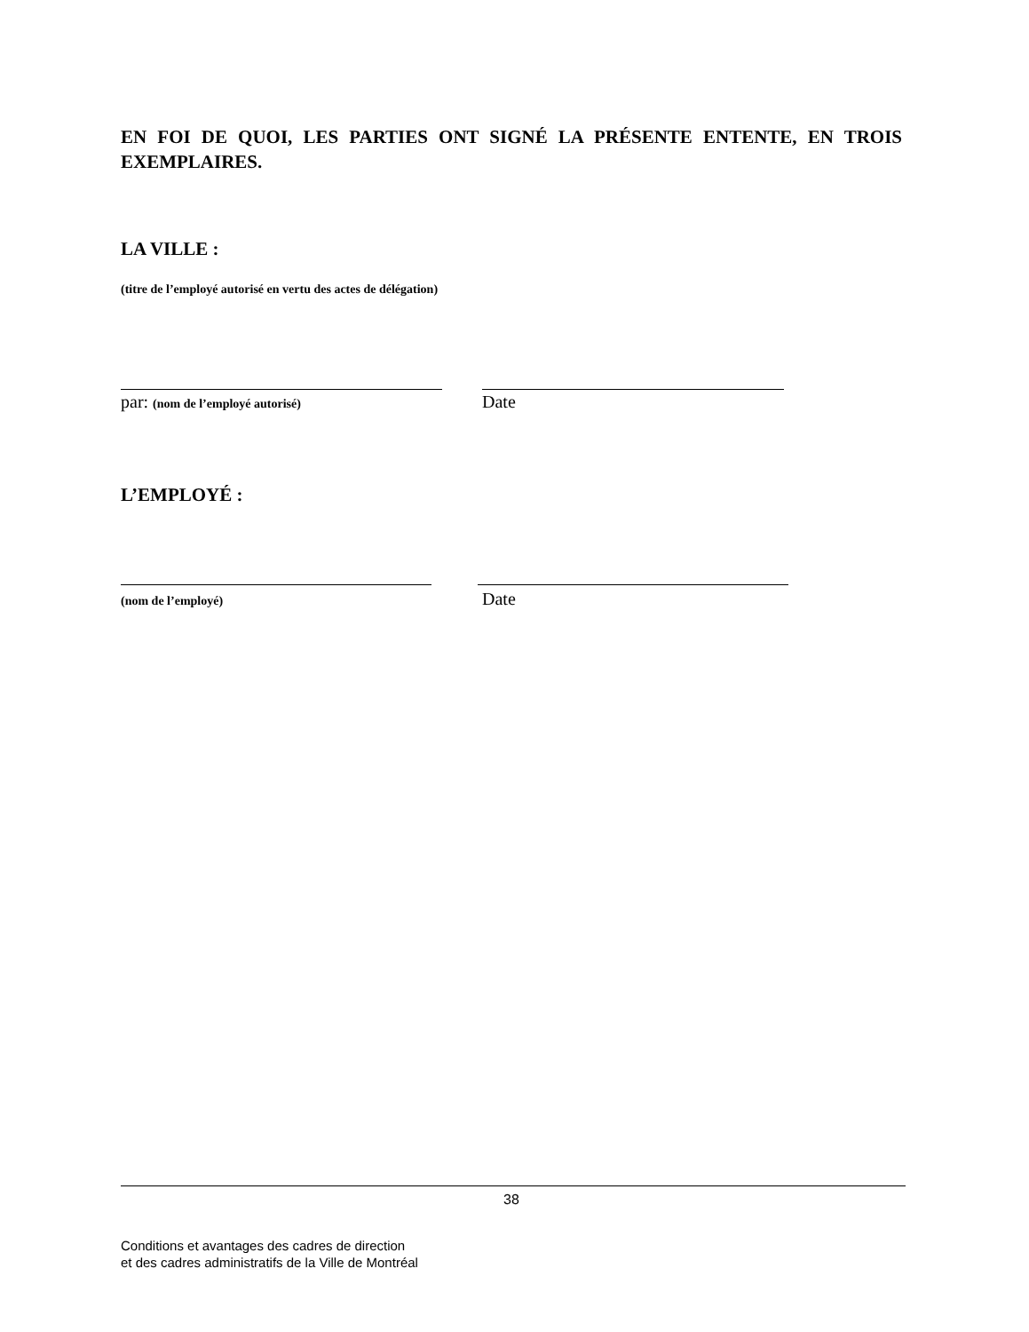EN FOI DE QUOI, LES PARTIES ONT SIGNÉ LA PRÉSENTE ENTENTE, EN TROIS EXEMPLAIRES.
LA VILLE :
(titre de l’employé autorisé en vertu des actes de délégation)
par: (nom de l’employé autorisé)
Date
L’EMPLOYÉ :
(nom de l’employé)
Date
38
Conditions et avantages des cadres de direction
et des cadres administratifs de la Ville de Montréal